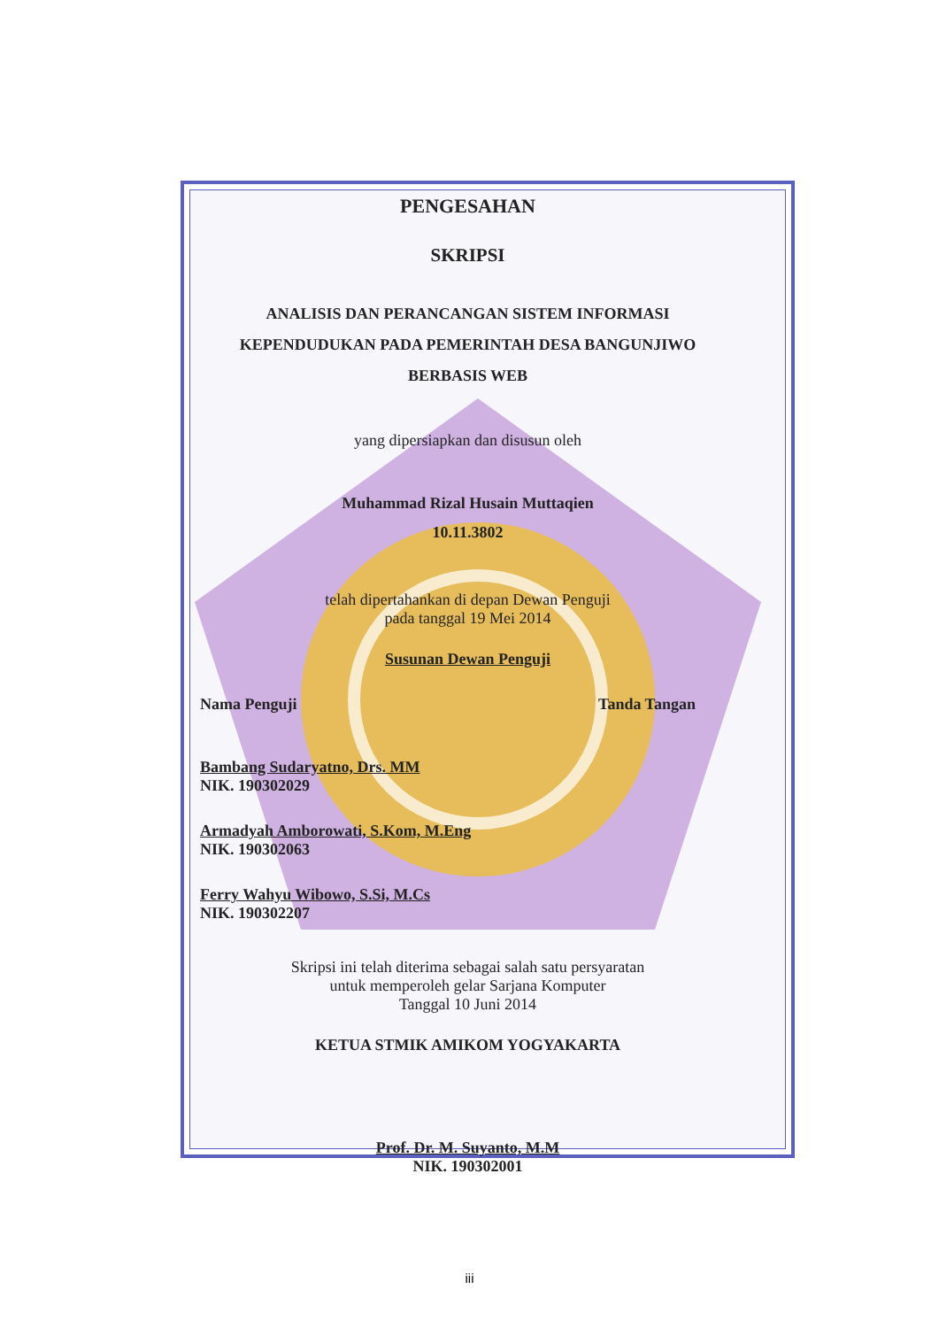PENGESAHAN
SKRIPSI
ANALISIS DAN PERANCANGAN SISTEM INFORMASI
KEPENDUDUKAN PADA PEMERINTAH DESA BANGUNJIWO
BERBASIS WEB
yang dipersiapkan dan disusun oleh
Muhammad Rizal Husain Muttaqien
10.11.3802
telah dipertahankan di depan Dewan Penguji
pada tanggal 19 Mei 2014
Susunan Dewan Penguji
Nama Penguji Tanda Tangan
Bambang Sudaryatno, Drs. MM
NIK. 190302029
Armadyah Amborowati, S.Kom, M.Eng
NIK. 190302063
Ferry Wahyu Wibowo, S.Si, M.Cs
NIK. 190302207
Skripsi ini telah diterima sebagai salah satu persyaratan
untuk memperoleh gelar Sarjana Komputer
Tanggal 10 Juni 2014
KETUA STMIK AMIKOM YOGYAKARTA
Prof. Dr. M. Suyanto, M.M
NIK. 190302001
iii